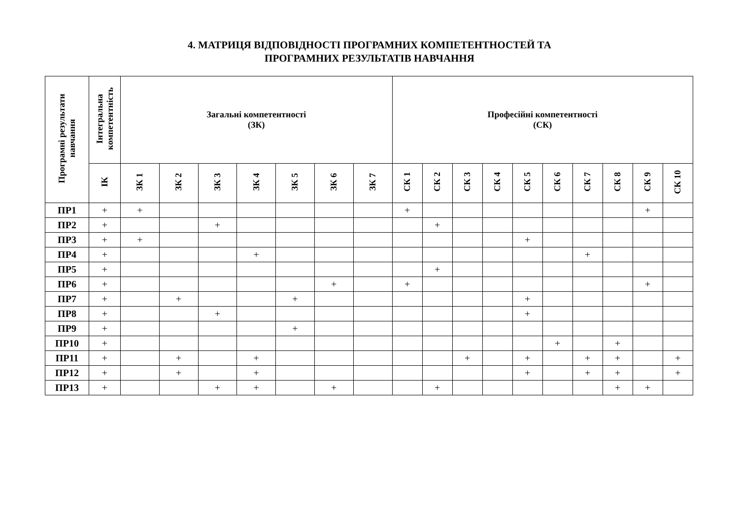4. МАТРИЦЯ ВІДПОВІДНОСТІ ПРОГРАМНИХ КОМПЕТЕНТНОСТЕЙ ТА
ПРОГРАМНИХ РЕЗУЛЬТАТІВ НАВЧАННЯ
| Програмні результати навчання | Інтегральна компетентність | Загальні компетентності (ЗК) | | | | | | | Професійні компетентності (СК) | | | | | | | | | |
| --- | --- | --- | --- | --- | --- | --- | --- | --- | --- | --- | --- | --- | --- | --- | --- | --- | --- | --- |
| | ІК | ЗК 1 | ЗК 2 | ЗК 3 | ЗК 4 | ЗК 5 | ЗК 6 | ЗК 7 | СК 1 | СК 2 | СК 3 | СК 4 | СК 5 | СК 6 | СК 7 | СК 8 | СК 9 | СК 10 |
| ПР1 | + | + | | | | | | | + | | | | | | | | + | |
| ПР2 | + | | | + | | | | | | + | | | | | | | | |
| ПР3 | + | + | | | | | | | | | | | + | | | | | |
| ПР4 | + | | | | + | | | | | | | | | | + | | | |
| ПР5 | + | | | | | | | | | + | | | | | | | | |
| ПР6 | + | | | | | | + | | + | | | | | | | | + | |
| ПР7 | + | | + | | | + | | | | | | | + | | | | | |
| ПР8 | + | | | + | | | | | | | | | + | | | | | |
| ПР9 | + | | | | | + | | | | | | | | | | | | |
| ПР10 | + | | | | | | | | | | | | | + | | + | | |
| ПР11 | + | | + | | + | | | | | | + | | + | | + | + | | + |
| ПР12 | + | | + | | + | | | | | | | | + | | + | + | | + |
| ПР13 | + | | | + | + | | + | | | + | | | | | | + | + | |